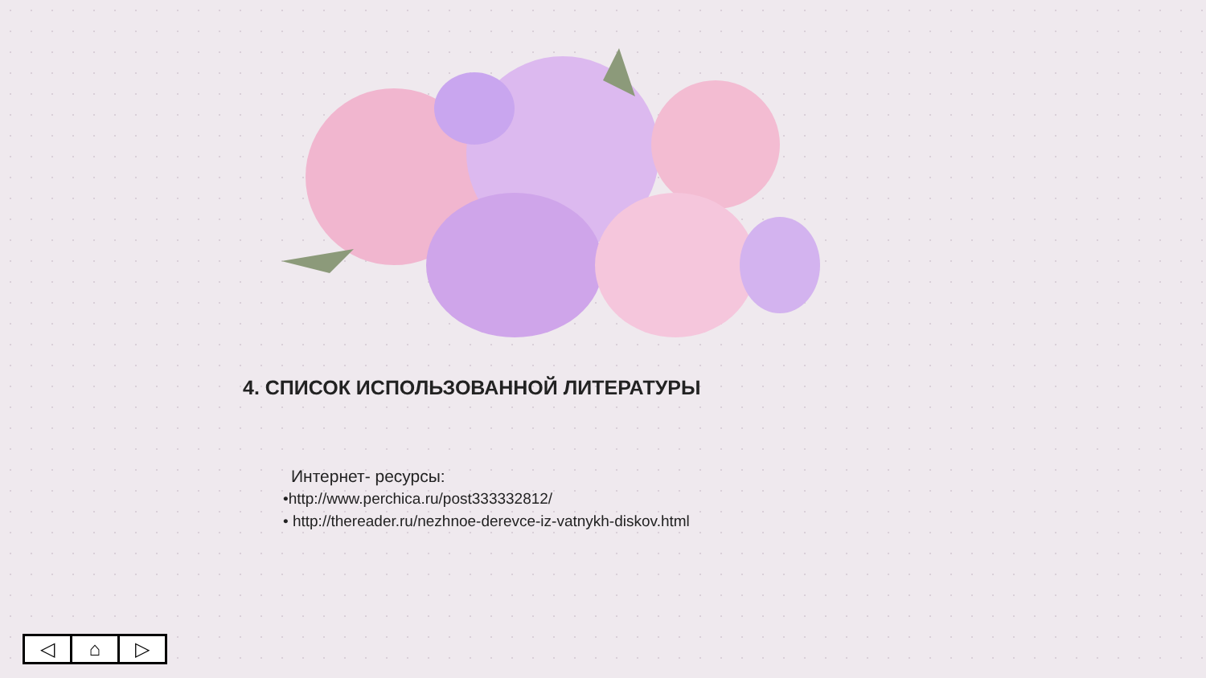4. СПИСОК ИСПОЛЬЗОВАННОЙ ЛИТЕРАТУРЫ
Интернет- ресурсы:
•http://www.perchica.ru/post333332812/
• http://thereader.ru/nezhnoe-derevce-iz-vatnykh-diskov.html
◁ ⌂ ▷